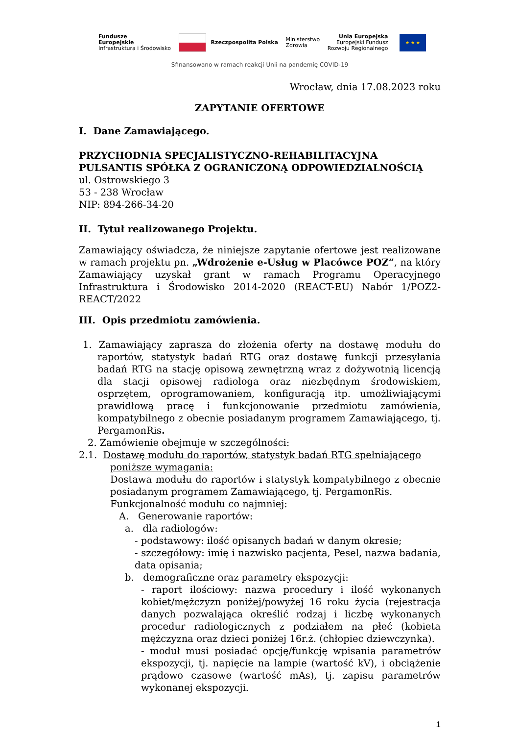Fundusze
Europejskie
Infrastruktura i Środowisko
Rzeczpospolita Polska
Ministerstwo
Zdrowia
Unia Europejska
Europejski Fundusz
Rozwoju Regionalnego
★ ★ ★
Sfinansowano w ramach reakcji Unii na pandemię COVID-19
Wrocław, dnia 17.08.2023 roku
ZAPYTANIE OFERTOWE
I. Dane Zamawiającego.
PRZYCHODNIA SPECJALISTYCZNO-REHABILITACYJNA PULSANTIS SPÓŁKA Z OGRANICZONĄ ODPOWIEDZIALNOŚCIĄ
ul. Ostrowskiego 3
53 - 238 Wrocław
NIP: 894-266-34-20
II. Tytuł realizowanego Projektu.
Zamawiający oświadcza, że niniejsze zapytanie ofertowe jest realizowane w ramach projektu pn. „Wdrożenie e-Usług w Placówce POZ”, na który Zamawiający uzyskał grant w ramach Programu Operacyjnego Infrastruktura i Środowisko 2014-2020 (REACT-EU) Nabór 1/POZ2-REACT/2022
III. Opis przedmiotu zamówienia.
1. Zamawiający zaprasza do złożenia oferty na dostawę modułu do raportów, statystyk badań RTG oraz dostawę funkcji przesyłania badań RTG na stację opisową zewnętrzną wraz z dożywotnią licencją dla stacji opisowej radiologa oraz niezbędnym środowiskiem, osprzętem, oprogramowaniem, konfiguracją itp. umożliwiającymi prawidłową pracę i funkcjonowanie przedmiotu zamówienia, kompatybilnego z obecnie posiadanym programem Zamawiającego, tj. PergamonRis.
2. Zamówienie obejmuje w szczególności:
2.1. Dostawę modułu do raportów, statystyk badań RTG spełniającego poniższe wymagania:
Dostawa modułu do raportów i statystyk kompatybilnego z obecnie posiadanym programem Zamawiającego, tj. PergamonRis.
Funkcjonalność modułu co najmniej:
A. Generowanie raportów:
a. dla radiologów:
- podstawowy: ilość opisanych badań w danym okresie;
- szczegółowy: imię i nazwisko pacjenta, Pesel, nazwa badania, data opisania;
b. demograficzne oraz parametry ekspozycji:
- raport ilościowy: nazwa procedury i ilość wykonanych kobiet/mężczyzn poniżej/powyżej 16 roku życia (rejestracja danych pozwalająca określić rodzaj i liczbę wykonanych procedur radiologicznych z podziałem na płeć (kobieta mężczyzna oraz dzieci poniżej 16r.ż. (chłopiec dziewczynka).
- moduł musi posiadać opcję/funkcję wpisania parametrów ekspozycji, tj. napięcie na lampie (wartość kV), i obciążenie prądowo czasowe (wartość mAs), tj. zapisu parametrów wykonanej ekspozycji.
1